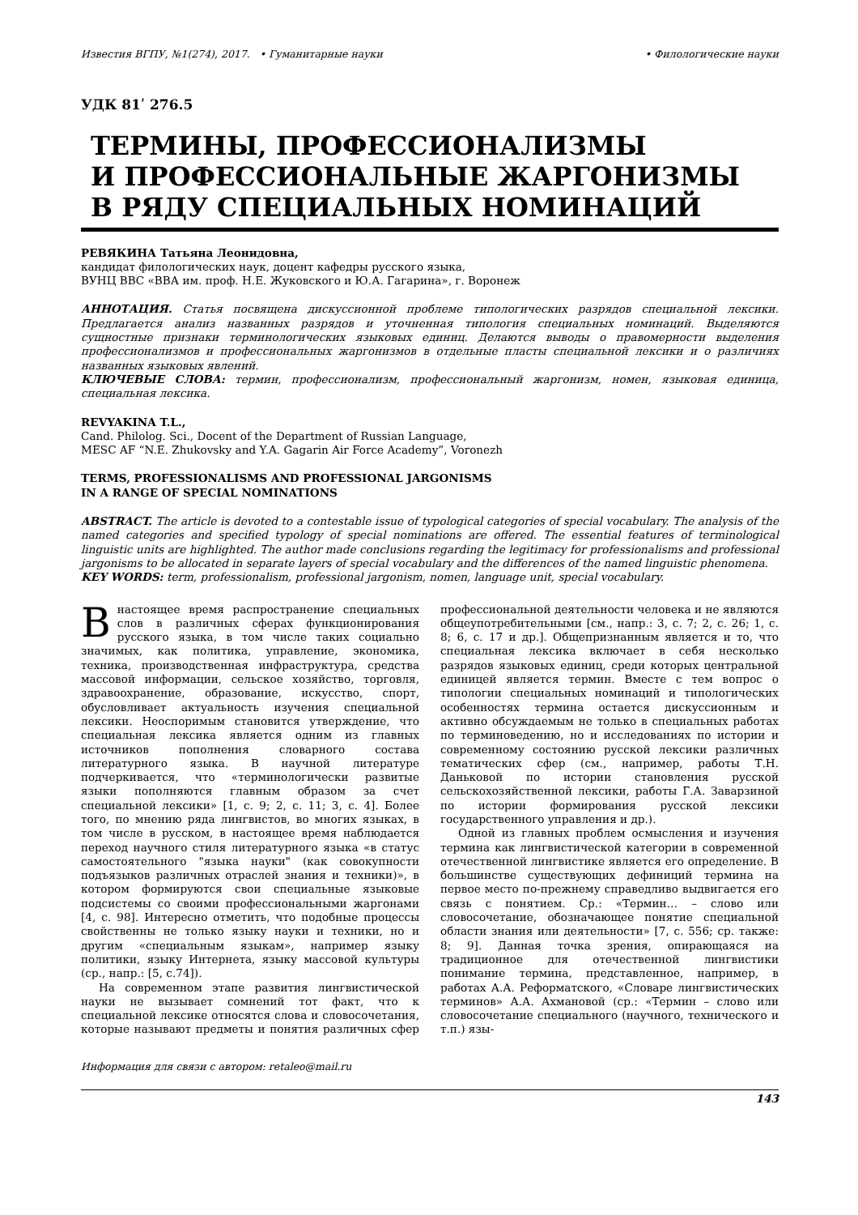Известия ВГПУ, №1(274), 2017. • Гуманитарные науки • Филологические науки
УДК 81ʹ 276.5
ТЕРМИНЫ, ПРОФЕССИОНАЛИЗМЫ
И ПРОФЕССИОНАЛЬНЫЕ ЖАРГОНИЗМЫ
В РЯДУ СПЕЦИАЛЬНЫХ НОМИНАЦИЙ
РЕВЯКИНА Татьяна Леонидовна,
кандидат филологических наук, доцент кафедры русского языка,
ВУНЦ ВВС «ВВА им. проф. Н.Е. Жуковского и Ю.А. Гагарина», г. Воронеж
АННОТАЦИЯ. Статья посвящена дискуссионной проблеме типологических разрядов специальной лексики. Предлагается анализ названных разрядов и уточненная типология специальных номинаций. Выделяются сущностные признаки терминологических языковых единиц. Делаются выводы о правомерности выделения профессионализмов и профессиональных жаргонизмов в отдельные пласты специальной лексики и о различиях названных языковых явлений.
КЛЮЧЕВЫЕ СЛОВА: термин, профессионализм, профессиональный жаргонизм, номен, языковая единица, специальная лексика.
REVYAKINA T.L.,
Cand. Philolog. Sci., Docent of the Department of Russian Language,
MESC AF “N.E. Zhukovsky and Y.A. Gagarin Air Force Academy”, Voronezh
TERMS, PROFESSIONALISMS AND PROFESSIONAL JARGONISMS
IN A RANGE OF SPECIAL NOMINATIONS
ABSTRACT. The article is devoted to a contestable issue of typological categories of special vocabulary. The analysis of the named categories and specified typology of special nominations are offered. The essential features of terminological linguistic units are highlighted. The author made conclusions regarding the legitimacy for professionalisms and professional jargonisms to be allocated in separate layers of special vocabulary and the differences of the named linguistic phenomena.
KEY WORDS: term, professionalism, professional jargonism, nomen, language unit, special vocabulary.
Внастоящее время распространение специальных слов в различных сферах функционирования русского языка, в том числе таких социально значимых, как политика, управление, экономика, техника, производственная инфраструктура, средства массовой информации, сельское хозяйство, торговля, здравоохранение, образование, искусство, спорт, обусловливает актуальность изучения специальной лексики. Неоспоримым становится утверждение, что специальная лексика является одним из главных источников пополнения словарного состава литературного языка. В научной литературе подчеркивается, что «терминологически развитые языки пополняются главным образом за счет специальной лексики» [1, с. 9; 2, с. 11; 3, с. 4]. Более того, по мнению ряда лингвистов, во многих языках, в том числе в русском, в настоящее время наблюдается переход научного стиля литературного языка «в статус самостоятельного "языка науки" (как совокупности подъязыков различных отраслей знания и техники)», в котором формируются свои специальные языковые подсистемы со своими профессиональными жаргонами [4, с. 98]. Интересно отметить, что подобные процессы свойственны не только языку науки и техники, но и другим «специальным языкам», например языку политики, языку Интернета, языку массовой культуры (ср., напр.: [5, с.74]).
На современном этапе развития лингвистической науки не вызывает сомнений тот факт, что к специальной лексике относятся слова и словосочетания, которые называют предметы и понятия различных сфер профессиональной деятельности человека и не являются общеупотребительными [см., напр.: 3, с. 7; 2, с. 26; 1, с. 8; 6, с. 17 и др.]. Общепризнанным является и то, что специальная лексика включает в себя несколько разрядов языковых единиц, среди которых центральной единицей является термин. Вместе с тем вопрос о типологии специальных номинаций и типологических особенностях термина остается дискуссионным и активно обсуждаемым не только в специальных работах по терминоведению, но и исследованиях по истории и современному состоянию русской лексики различных тематических сфер (см., например, работы Т.Н. Даньковой по истории становления русской сельскохозяйственной лексики, работы Г.А. Заварзиной по истории формирования русской лексики государственного управления и др.).
Одной из главных проблем осмысления и изучения термина как лингвистической категории в современной отечественной лингвистике является его определение. В большинстве существующих дефиниций термина на первое место по-прежнему справедливо выдвигается его связь с понятием. Ср.: «Термин… – слово или словосочетание, обозначающее понятие специальной области знания или деятельности» [7, с. 556; ср. также: 8; 9]. Данная точка зрения, опирающаяся на традиционное для отечественной лингвистики понимание термина, представленное, например, в работах А.А. Реформатского, «Словаре лингвистических терминов» А.А. Ахмановой (ср.: «Термин – слово или словосочетание специального (научного, технического и т.п.) язы-
Информация для связи с автором: retaleo@mail.ru
143